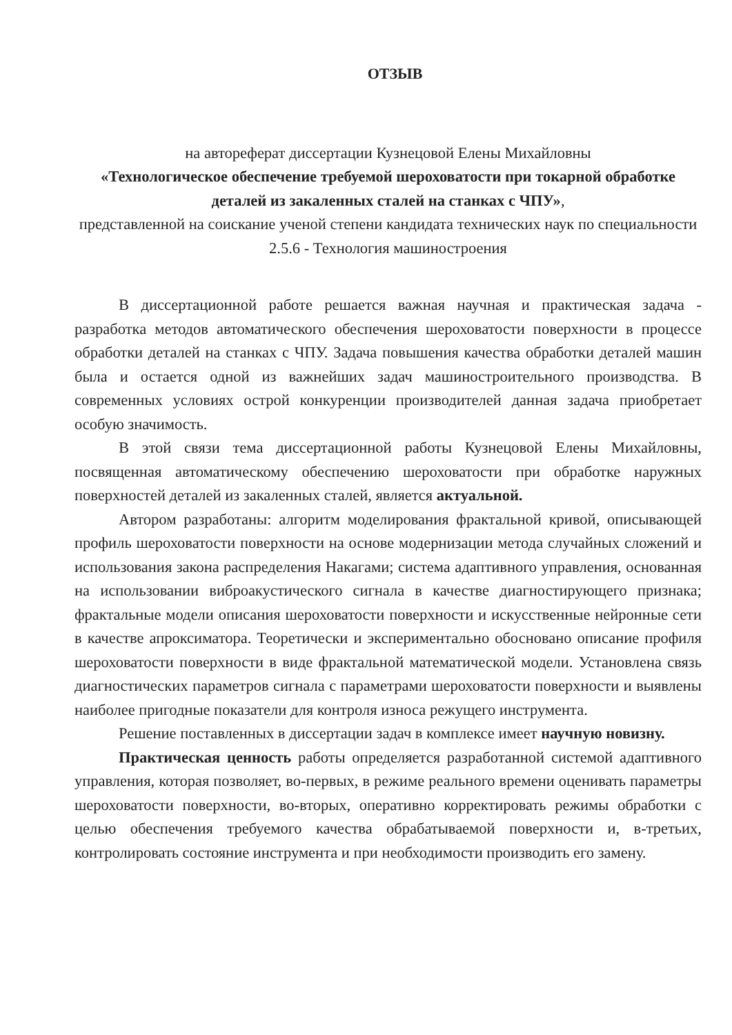ОТЗЫВ
на автореферат диссертации Кузнецовой Елены Михайловны
«Технологическое обеспечение требуемой шероховатости при токарной обработке деталей из закаленных сталей на станках с ЧПУ»,
представленной на соискание ученой степени кандидата технических наук по специальности 2.5.6 - Технология машиностроения
В диссертационной работе решается важная научная и практическая задача - разработка методов автоматического обеспечения шероховатости поверхности в процессе обработки деталей на станках с ЧПУ. Задача повышения качества обработки деталей машин была и остается одной из важнейших задач машиностроительного производства. В современных условиях острой конкуренции производителей данная задача приобретает особую значимость.
В этой связи тема диссертационной работы Кузнецовой Елены Михайловны, посвященная автоматическому обеспечению шероховатости при обработке наружных поверхностей деталей из закаленных сталей, является актуальной.
Автором разработаны: алгоритм моделирования фрактальной кривой, описывающей профиль шероховатости поверхности на основе модернизации метода случайных сложений и использования закона распределения Накагами; система адаптивного управления, основанная на использовании виброакустического сигнала в качестве диагностирующего признака; фрактальные модели описания шероховатости поверхности и искусственные нейронные сети в качестве апроксиматора. Теоретически и экспериментально обосновано описание профиля шероховатости поверхности в виде фрактальной математической модели. Установлена связь диагностических параметров сигнала с параметрами шероховатости поверхности и выявлены наиболее пригодные показатели для контроля износа режущего инструмента.
Решение поставленных в диссертации задач в комплексе имеет научную новизну.
Практическая ценность работы определяется разработанной системой адаптивного управления, которая позволяет, во-первых, в режиме реального времени оценивать параметры шероховатости поверхности, во-вторых, оперативно корректировать режимы обработки с целью обеспечения требуемого качества обрабатываемой поверхности и, в-третьих, контролировать состояние инструмента и при необходимости производить его замену.